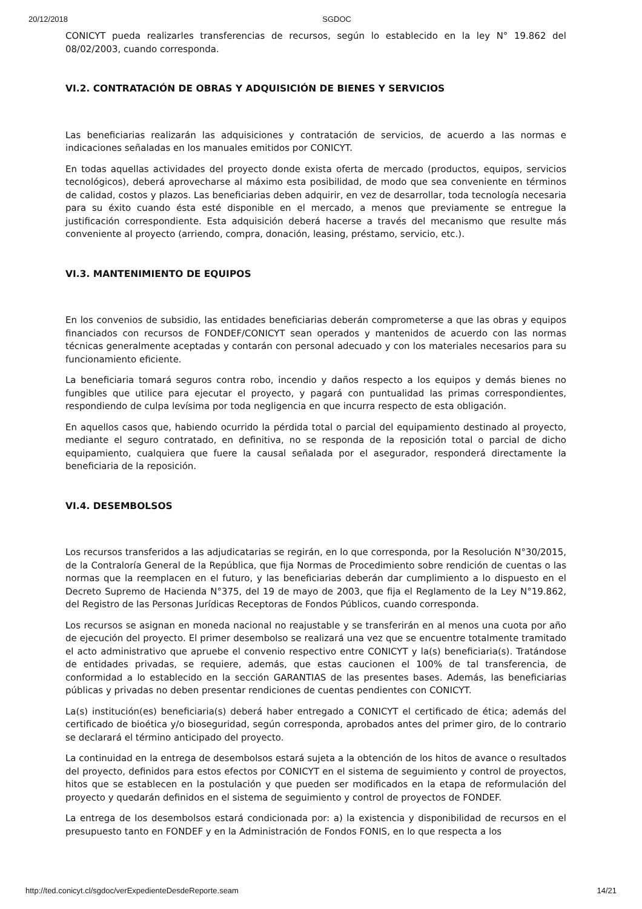20/12/2018 SGDOC
CONICYT pueda realizarles transferencias de recursos, según lo establecido en la ley N° 19.862 del 08/02/2003, cuando corresponda.
VI.2. CONTRATACIÓN DE OBRAS Y ADQUISICIÓN DE BIENES Y SERVICIOS
Las beneficiarias realizarán las adquisiciones y contratación de servicios, de acuerdo a las normas e indicaciones señaladas en los manuales emitidos por CONICYT.
En todas aquellas actividades del proyecto donde exista oferta de mercado (productos, equipos, servicios tecnológicos), deberá aprovecharse al máximo esta posibilidad, de modo que sea conveniente en términos de calidad, costos y plazos. Las beneficiarias deben adquirir, en vez de desarrollar, toda tecnología necesaria para su éxito cuando ésta esté disponible en el mercado, a menos que previamente se entregue la justificación correspondiente. Esta adquisición deberá hacerse a través del mecanismo que resulte más conveniente al proyecto (arriendo, compra, donación, leasing, préstamo, servicio, etc.).
VI.3. MANTENIMIENTO DE EQUIPOS
En los convenios de subsidio, las entidades beneficiarias deberán comprometerse a que las obras y equipos financiados con recursos de FONDEF/CONICYT sean operados y mantenidos de acuerdo con las normas técnicas generalmente aceptadas y contarán con personal adecuado y con los materiales necesarios para su funcionamiento eficiente.
La beneficiaria tomará seguros contra robo, incendio y daños respecto a los equipos y demás bienes no fungibles que utilice para ejecutar el proyecto, y pagará con puntualidad las primas correspondientes, respondiendo de culpa levísima por toda negligencia en que incurra respecto de esta obligación.
En aquellos casos que, habiendo ocurrido la pérdida total o parcial del equipamiento destinado al proyecto, mediante el seguro contratado, en definitiva, no se responda de la reposición total o parcial de dicho equipamiento, cualquiera que fuere la causal señalada por el asegurador, responderá directamente la beneficiaria de la reposición.
VI.4. DESEMBOLSOS
Los recursos transferidos a las adjudicatarias se regirán, en lo que corresponda, por la Resolución N°30/2015, de la Contraloría General de la República, que fija Normas de Procedimiento sobre rendición de cuentas o las normas que la reemplacen en el futuro, y las beneficiarias deberán dar cumplimiento a lo dispuesto en el Decreto Supremo de Hacienda N°375, del 19 de mayo de 2003, que fija el Reglamento de la Ley N°19.862, del Registro de las Personas Jurídicas Receptoras de Fondos Públicos, cuando corresponda.
Los recursos se asignan en moneda nacional no reajustable y se transferirán en al menos una cuota por año de ejecución del proyecto. El primer desembolso se realizará una vez que se encuentre totalmente tramitado el acto administrativo que apruebe el convenio respectivo entre CONICYT y la(s) beneficiaria(s). Tratándose de entidades privadas, se requiere, además, que estas caucionen el 100% de tal transferencia, de conformidad a lo establecido en la sección GARANTIAS de las presentes bases. Además, las beneficiarias públicas y privadas no deben presentar rendiciones de cuentas pendientes con CONICYT.
La(s) institución(es) beneficiaria(s) deberá haber entregado a CONICYT el certificado de ética; además del certificado de bioética y/o bioseguridad, según corresponda, aprobados antes del primer giro, de lo contrario se declarará el término anticipado del proyecto.
La continuidad en la entrega de desembolsos estará sujeta a la obtención de los hitos de avance o resultados del proyecto, definidos para estos efectos por CONICYT en el sistema de seguimiento y control de proyectos, hitos que se establecen en la postulación y que pueden ser modificados en la etapa de reformulación del proyecto y quedarán definidos en el sistema de seguimiento y control de proyectos de FONDEF.
La entrega de los desembolsos estará condicionada por: a) la existencia y disponibilidad de recursos en el presupuesto tanto en FONDEF y en la Administración de Fondos FONIS, en lo que respecta a los
http://ted.conicyt.cl/sgdoc/verExpedienteDesdeReporte.seam 14/21